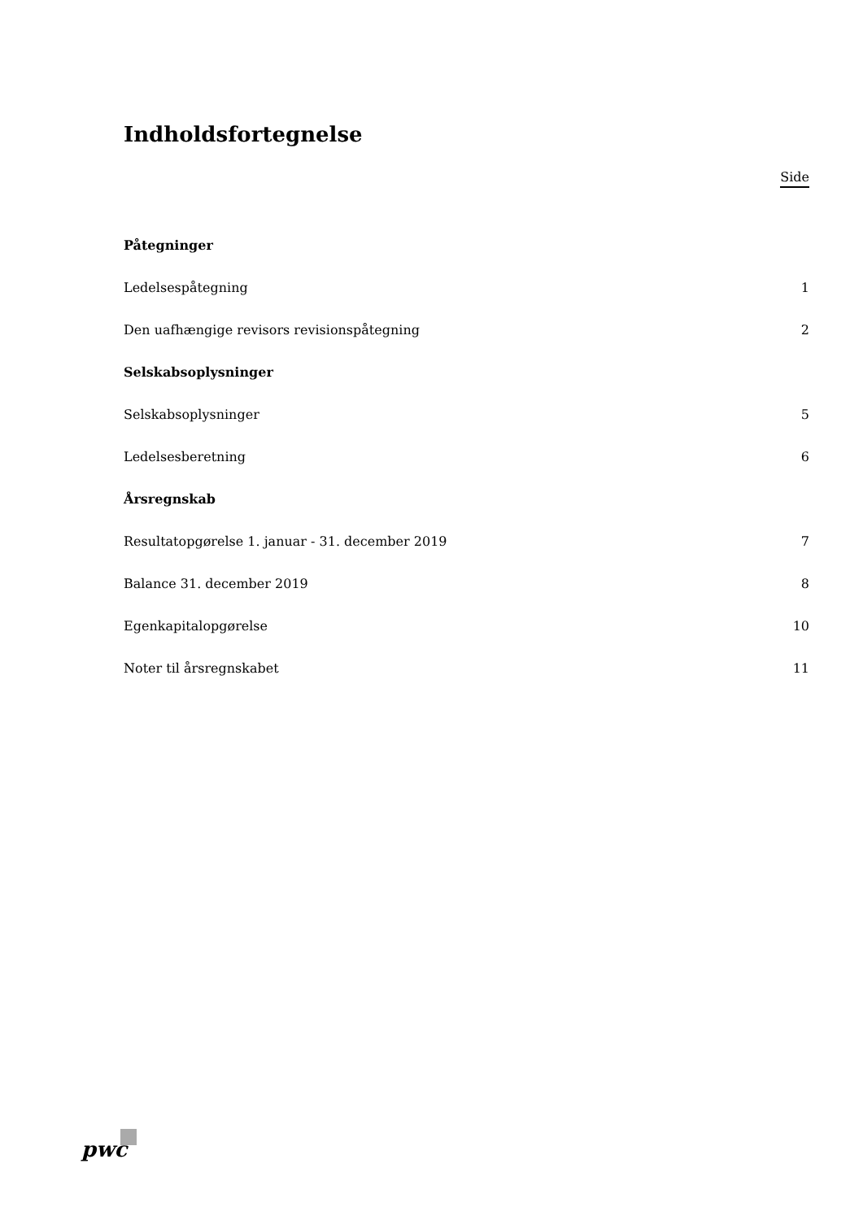Indholdsfortegnelse
Side
Påtegninger
Ledelsespåtegning 1
Den uafhængige revisors revisionspåtegning 2
Selskabsoplysninger
Selskabsoplysninger 5
Ledelsesberetning 6
Årsregnskab
Resultatopgørelse 1. januar - 31. december 2019 7
Balance 31. december 2019 8
Egenkapitalopgørelse 10
Noter til årsregnskabet 11
pwc